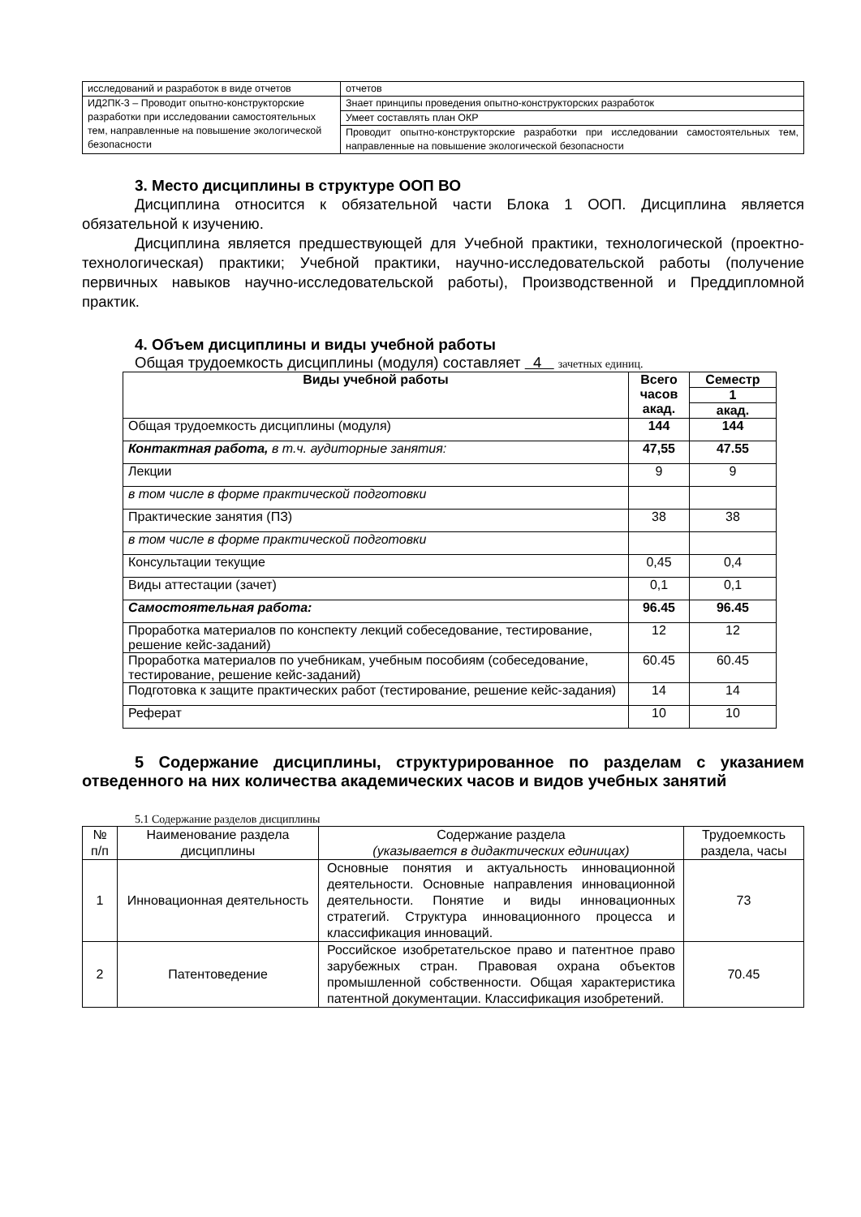| исследований и разработок в виде отчетов | отчетов |
| ИД2ПК-3 – Проводит опытно-конструкторские разработки при исследовании самостоятельных тем, направленные на повышение экологической безопасности | Знает принципы проведения опытно-конструкторских разработок |
| | Умеет составлять план ОКР |
| | Проводит опытно-конструкторские разработки при исследовании самостоятельных тем, направленные на повышение экологической безопасности |
3. Место дисциплины в структуре ООП ВО
Дисциплина относится к обязательной части Блока 1 ООП. Дисциплина является обязательной к изучению.
Дисциплина является предшествующей для Учебной практики, технологической (проектно-технологическая) практики; Учебной практики, научно-исследовательской работы (получение первичных навыков научно-исследовательской работы), Производственной и Преддипломной практик.
4. Объем дисциплины и виды учебной работы
Общая трудоемкость дисциплины (модуля) составляет 4 зачетных единиц.
| Виды учебной работы | Всего часов акад. | Семестр |
| --- | --- | --- |
| | | 1 |
| | | акад. |
| Общая трудоемкость дисциплины (модуля) | 144 | 144 |
| Контактная работа, в т.ч. аудиторные занятия: | 47,55 | 47.55 |
| Лекции | 9 | 9 |
| в том числе в форме практической подготовки | | |
| Практические занятия (ПЗ) | 38 | 38 |
| в том числе в форме практической подготовки | | |
| Консультации текущие | 0,45 | 0,4 |
| Виды аттестации (зачет) | 0,1 | 0,1 |
| Самостоятельная работа: | 96.45 | 96.45 |
| Проработка материалов по конспекту лекций собеседование, тестирование, решение кейс-заданий) | 12 | 12 |
| Проработка материалов по учебникам, учебным пособиям (собеседование, тестирование, решение кейс-заданий) | 60.45 | 60.45 |
| Подготовка к защите практических работ (тестирование, решение кейс-задания) | 14 | 14 |
| Реферат | 10 | 10 |
5 Содержание дисциплины, структурированное по разделам с указанием отведенного на них количества академических часов и видов учебных занятий
5.1 Содержание разделов дисциплины
| № п/п | Наименование раздела дисциплины | Содержание раздела (указывается в дидактических единицах) | Трудоемкость раздела, часы |
| 1 | Инновационная деятельность | Основные понятия и актуальность инновационной деятельности. Основные направления инновационной деятельности. Понятие и виды инновационных стратегий. Структура инновационного процесса и классификация инноваций. | 73 |
| 2 | Патентоведение | Российское изобретательское право и патентное право зарубежных стран. Правовая охрана объектов промышленной собственности. Общая характеристика патентной документации. Классификация изобретений. | 70.45 |